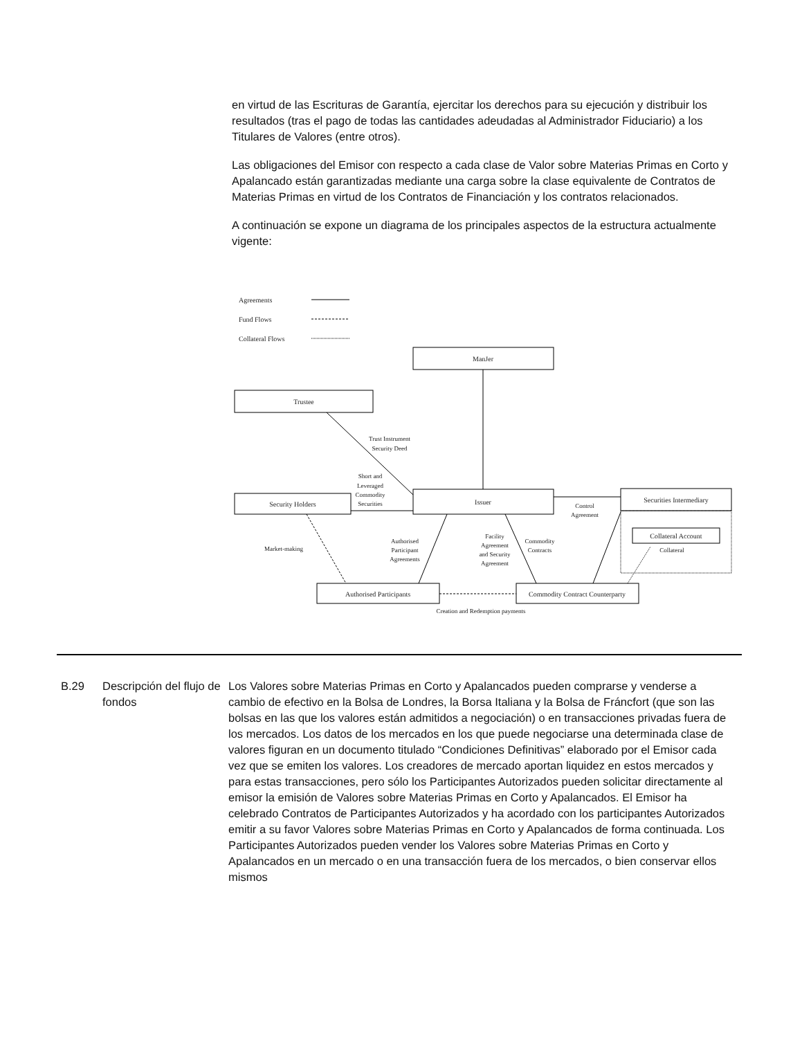en virtud de las Escrituras de Garantía, ejercitar los derechos para su ejecución y distribuir los resultados (tras el pago de todas las cantidades adeudadas al Administrador Fiduciario) a los Titulares de Valores (entre otros).
Las obligaciones del Emisor con respecto a cada clase de Valor sobre Materias Primas en Corto y Apalancado están garantizadas mediante una carga sobre la clase equivalente de Contratos de Materias Primas en virtud de los Contratos de Financiación y los contratos relacionados.
A continuación se expone un diagrama de los principales aspectos de la estructura actualmente vigente:
Agreements
Fund Flows
Collateral Flows
ManJer
Trustee
Security Holders
Issuer
Securities Intermediary
Collateral Account
Collateral
Authorised Participants
Commodity Contract Counterparty
Creation and Redemption payments
Trust Instrument
Security Deed
Short and
Leveraged
Commodity
Securities
Control
Agreement
Market-making
Authorised
Participant
Agreements
Facility
Agreement
and Security
Agreement
Commodity
Contracts
B.29 Descripción del flujo de fondos
Los Valores sobre Materias Primas en Corto y Apalancados pueden comprarse y venderse a cambio de efectivo en la Bolsa de Londres, la Borsa Italiana y la Bolsa de Fráncfort (que son las bolsas en las que los valores están admitidos a negociación) o en transacciones privadas fuera de los mercados. Los datos de los mercados en los que puede negociarse una determinada clase de valores figuran en un documento titulado “Condiciones Definitivas” elaborado por el Emisor cada vez que se emiten los valores. Los creadores de mercado aportan liquidez en estos mercados y para estas transacciones, pero sólo los Participantes Autorizados pueden solicitar directamente al emisor la emisión de Valores sobre Materias Primas en Corto y Apalancados. El Emisor ha celebrado Contratos de Participantes Autorizados y ha acordado con los participantes Autorizados emitir a su favor Valores sobre Materias Primas en Corto y Apalancados de forma continuada. Los Participantes Autorizados pueden vender los Valores sobre Materias Primas en Corto y Apalancados en un mercado o en una transacción fuera de los mercados, o bien conservar ellos mismos